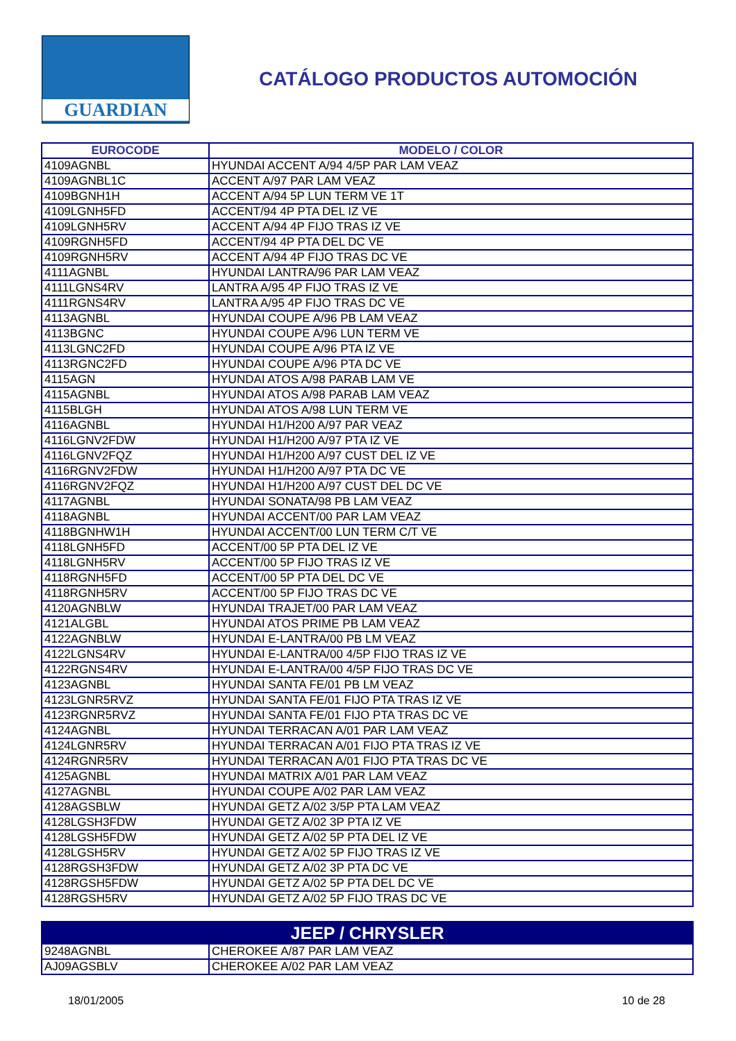GUARDIAN
CATÁLOGO PRODUCTOS AUTOMOCIÓN
| EUROCODE | MODELO / COLOR |
| --- | --- |
| 4109AGNBL | HYUNDAI ACCENT A/94 4/5P PAR LAM VEAZ |
| 4109AGNBL1C | ACCENT A/97 PAR LAM VEAZ |
| 4109BGNH1H | ACCENT A/94 5P LUN TERM VE 1T |
| 4109LGNH5FD | ACCENT/94 4P PTA DEL IZ VE |
| 4109LGNH5RV | ACCENT A/94 4P FIJO TRAS IZ VE |
| 4109RGNH5FD | ACCENT/94 4P PTA DEL DC VE |
| 4109RGNH5RV | ACCENT A/94 4P FIJO TRAS DC VE |
| 4111AGNBL | HYUNDAI LANTRA/96 PAR LAM VEAZ |
| 4111LGNS4RV | LANTRA A/95 4P FIJO TRAS IZ VE |
| 4111RGNS4RV | LANTRA A/95 4P FIJO TRAS DC VE |
| 4113AGNBL | HYUNDAI COUPE A/96 PB LAM VEAZ |
| 4113BGNC | HYUNDAI COUPE A/96 LUN TERM VE |
| 4113LGNC2FD | HYUNDAI COUPE A/96 PTA IZ VE |
| 4113RGNC2FD | HYUNDAI COUPE A/96 PTA DC VE |
| 4115AGN | HYUNDAI ATOS A/98 PARAB LAM VE |
| 4115AGNBL | HYUNDAI ATOS A/98 PARAB LAM VEAZ |
| 4115BLGH | HYUNDAI ATOS A/98 LUN TERM VE |
| 4116AGNBL | HYUNDAI H1/H200 A/97 PAR VEAZ |
| 4116LGNV2FDW | HYUNDAI H1/H200 A/97 PTA IZ VE |
| 4116LGNV2FQZ | HYUNDAI H1/H200 A/97 CUST DEL IZ VE |
| 4116RGNV2FDW | HYUNDAI H1/H200 A/97 PTA DC VE |
| 4116RGNV2FQZ | HYUNDAI H1/H200 A/97 CUST DEL DC VE |
| 4117AGNBL | HYUNDAI SONATA/98 PB LAM VEAZ |
| 4118AGNBL | HYUNDAI ACCENT/00 PAR LAM VEAZ |
| 4118BGNHW1H | HYUNDAI ACCENT/00 LUN TERM C/T VE |
| 4118LGNH5FD | ACCENT/00 5P PTA DEL IZ VE |
| 4118LGNH5RV | ACCENT/00 5P FIJO TRAS IZ VE |
| 4118RGNH5FD | ACCENT/00 5P PTA DEL DC VE |
| 4118RGNH5RV | ACCENT/00 5P FIJO TRAS DC VE |
| 4120AGNBLW | HYUNDAI TRAJET/00 PAR LAM VEAZ |
| 4121ALGBL | HYUNDAI ATOS PRIME PB LAM VEAZ |
| 4122AGNBLW | HYUNDAI E-LANTRA/00 PB LM VEAZ |
| 4122LGNS4RV | HYUNDAI E-LANTRA/00 4/5P FIJO TRAS IZ VE |
| 4122RGNS4RV | HYUNDAI E-LANTRA/00 4/5P FIJO TRAS DC VE |
| 4123AGNBL | HYUNDAI SANTA FE/01 PB LM VEAZ |
| 4123LGNR5RVZ | HYUNDAI SANTA FE/01 FIJO PTA TRAS IZ VE |
| 4123RGNR5RVZ | HYUNDAI SANTA FE/01 FIJO PTA TRAS DC VE |
| 4124AGNBL | HYUNDAI TERRACAN A/01 PAR LAM VEAZ |
| 4124LGNR5RV | HYUNDAI TERRACAN A/01 FIJO PTA TRAS IZ VE |
| 4124RGNR5RV | HYUNDAI TERRACAN A/01 FIJO PTA TRAS DC VE |
| 4125AGNBL | HYUNDAI MATRIX A/01 PAR LAM VEAZ |
| 4127AGNBL | HYUNDAI COUPE A/02 PAR LAM VEAZ |
| 4128AGSBLW | HYUNDAI GETZ A/02 3/5P PTA LAM VEAZ |
| 4128LGSH3FDW | HYUNDAI GETZ A/02 3P PTA IZ VE |
| 4128LGSH5FDW | HYUNDAI GETZ A/02 5P PTA DEL IZ VE |
| 4128LGSH5RV | HYUNDAI GETZ A/02 5P FIJO TRAS IZ VE |
| 4128RGSH3FDW | HYUNDAI GETZ A/02 3P PTA DC VE |
| 4128RGSH5FDW | HYUNDAI GETZ A/02 5P PTA DEL DC VE |
| 4128RGSH5RV | HYUNDAI GETZ A/02 5P FIJO TRAS DC VE |
| JEEP / CHRYSLER | |
| 9248AGNBL | CHEROKEE A/87 PAR LAM VEAZ |
| AJ09AGSBLV | CHEROKEE A/02 PAR LAM VEAZ |
18/01/2005 10 de 28